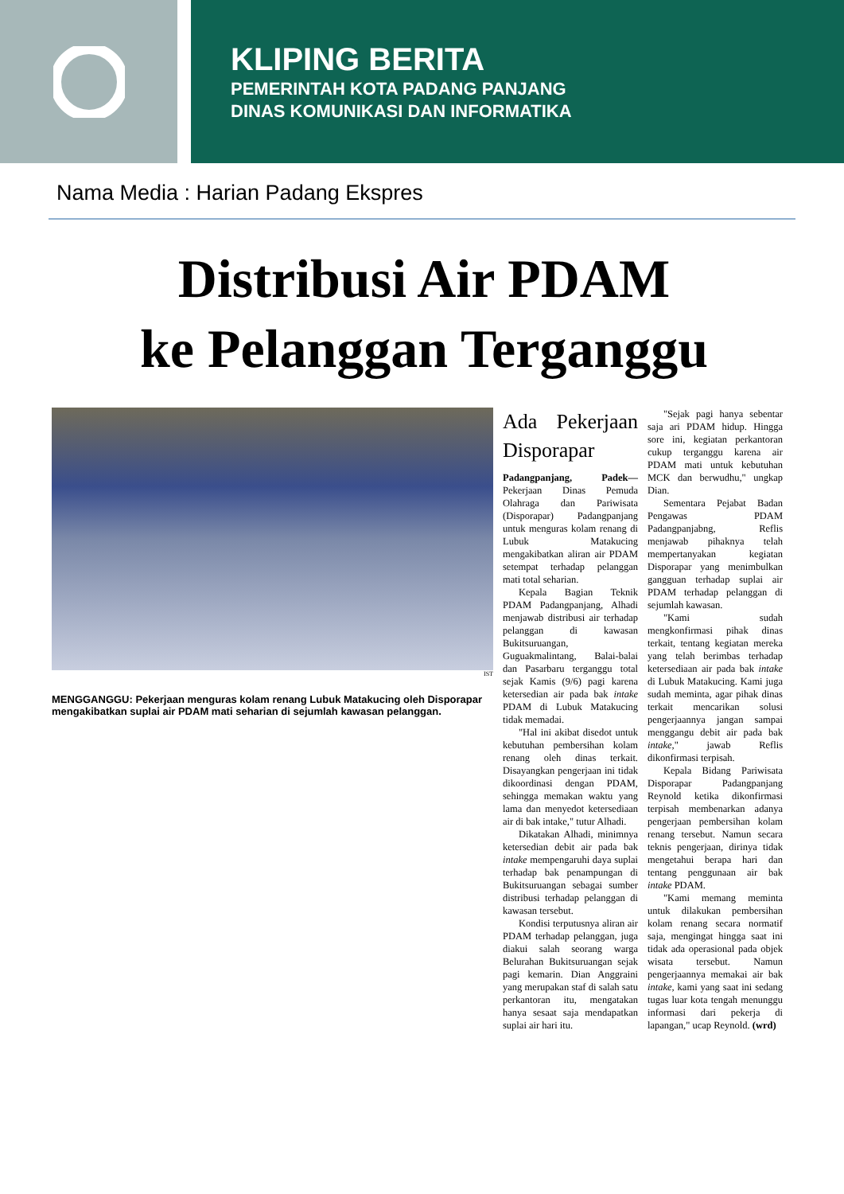KLIPING BERITA
PEMERINTAH KOTA PADANG PANJANG
DINAS KOMUNIKASI DAN INFORMATIKA
Nama Media : Harian Padang Ekspres
Distribusi Air PDAM
ke Pelanggan Terganggu
IST
MENGGANGGU: Pekerjaan menguras kolam renang Lubuk Matakucing oleh Disporapar mengakibatkan suplai air PDAM mati seharian di sejumlah kawasan pelanggan.
Ada Pekerjaan Disporapar
Padangpanjang, Padek— Pekerjaan Dinas Pemuda Olahraga dan Pariwisata (Disporapar) Padangpanjang untuk menguras kolam renang di Lubuk Matakucing mengakibatkan aliran air PDAM setempat terhadap pelanggan mati total seharian.
Kepala Bagian Teknik PDAM Padangpanjang, Alhadi menjawab distribusi air terhadap pelanggan di kawasan Bukitsuruangan, Guguakmalintang, Balai-balai dan Pasarbaru terganggu total sejak Kamis (9/6) pagi karena ketersedian air pada bak intake PDAM di Lubuk Matakucing tidak memadai.
"Hal ini akibat disedot untuk kebutuhan pembersihan kolam renang oleh dinas terkait. Disayangkan pengerjaan ini tidak dikoordinasi dengan PDAM, sehingga memakan waktu yang lama dan menyedot ketersediaan air di bak intake," tutur Alhadi.
Dikatakan Alhadi, minimnya ketersedian debit air pada bak intake mempengaruhi daya suplai terhadap bak penampungan di Bukitsuruangan sebagai sumber distribusi terhadap pelanggan di kawasan tersebut.
Kondisi terputusnya aliran air PDAM terhadap pelanggan, juga diakui salah seorang warga Belurahan Bukitsuruangan sejak pagi kemarin. Dian Anggraini yang merupakan staf di salah satu perkantoran itu, mengatakan hanya sesaat saja mendapatkan suplai air hari itu.
"Sejak pagi hanya sebentar saja ari PDAM hidup. Hingga sore ini, kegiatan perkantoran cukup terganggu karena air PDAM mati untuk kebutuhan MCK dan berwudhu," ungkap Dian.
Sementara Pejabat Badan Pengawas PDAM Padangpanjabng, Reflis menjawab pihaknya telah mempertanyakan kegiatan Disporapar yang menimbulkan gangguan terhadap suplai air PDAM terhadap pelanggan di sejumlah kawasan.
"Kami sudah mengkonfirmasi pihak dinas terkait, tentang kegiatan mereka yang telah berimbas terhadap ketersediaan air pada bak intake di Lubuk Matakucing. Kami juga sudah meminta, agar pihak dinas terkait mencarikan solusi pengerjaannya jangan sampai menggangu debit air pada bak intake," jawab Reflis dikonfirmasi terpisah.
Kepala Bidang Pariwisata Disporapar Padangpanjang Reynold ketika dikonfirmasi terpisah membenarkan adanya pengerjaan pembersihan kolam renang tersebut. Namun secara teknis pengerjaan, dirinya tidak mengetahui berapa hari dan tentang penggunaan air bak intake PDAM.
"Kami memang meminta untuk dilakukan pembersihan kolam renang secara normatif saja, mengingat hingga saat ini tidak ada operasional pada objek wisata tersebut. Namun pengerjaannya memakai air bak intake, kami yang saat ini sedang tugas luar kota tengah menunggu informasi dari pekerja di lapangan," ucap Reynold. (wrd)